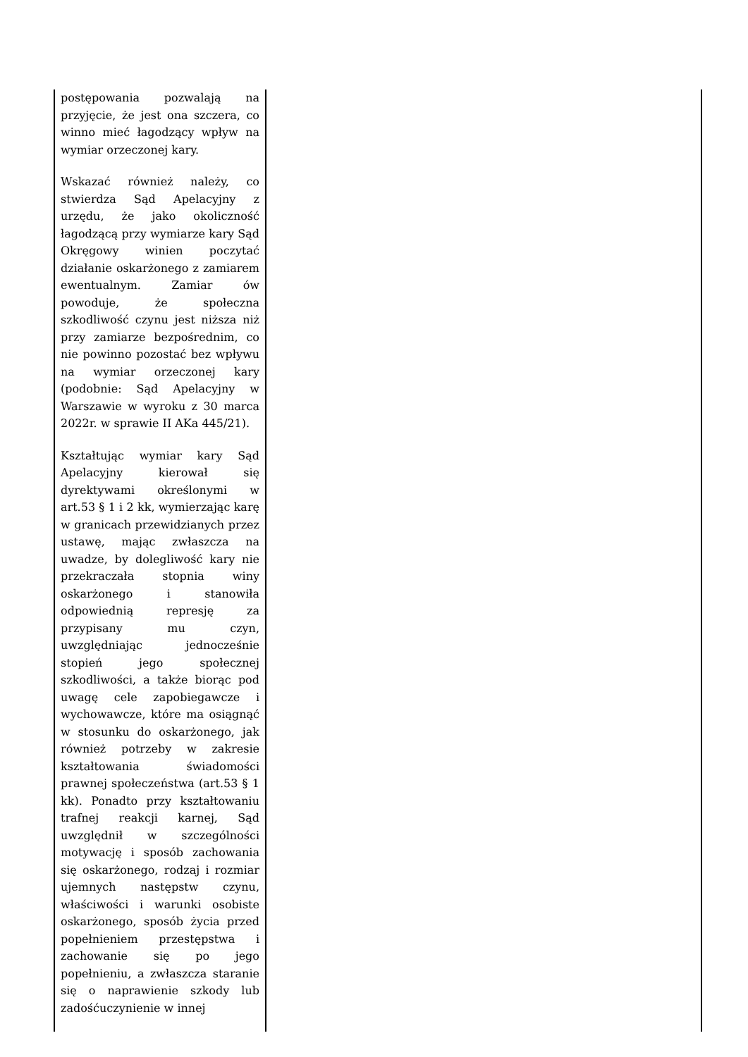| postępowania pozwalają na przyjęcie, że jest ona szczera, co winno mieć łagodzący wpływ na wymiar orzeczonej kary. Wskazać również należy, co stwierdza Sąd Apelacyjny z urzędu, że jako okoliczność łagodzącą przy wymiarze kary Sąd Okręgowy winien poczytać działanie oskarżonego z zamiarem ewentualnym. Zamiar ów powoduje, że społeczna szkodliwość czynu jest niższa niż przy zamiarze bezpośrednim, co nie powinno pozostać bez wpływu na wymiar orzeczonej kary (podobnie: Sąd Apelacyjny w Warszawie w wyroku z 30 marca 2022r. w sprawie II AKa 445/21). Kształtując wymiar kary Sąd Apelacyjny kierował się dyrektywami określonymi w art.53 § 1 i 2 kk, wymierzając karę w granicach przewidzianych przez ustawę, mając zwłaszcza na uwadze, by dolegliwość kary nie przekraczała stopnia winy oskarżonego i stanowiła odpowiednią represję za przypisany mu czyn, uwzględniając jednocześnie stopień jego społecznej szkodliwości, a także biorąc pod uwagę cele zapobiegawcze i wychowawcze, które ma osiągnąć w stosunku do oskarżonego, jak również potrzeby w zakresie kształtowania świadomości prawnej społeczeństwa (art.53 § 1 kk). Ponadto przy kształtowaniu trafnej reakcji karnej, Sąd uwzględnił w szczególności motywację i sposób zachowania się oskarżonego, rodzaj i rozmiar ujemnych następstw czynu, właściwości i warunki osobiste oskarżonego, sposób życia przed popełnieniem przestępstwa i zachowanie się po jego popełnieniu, a zwłaszcza staranie się o naprawienie szkody lub zadośćuczynienie w innej | |